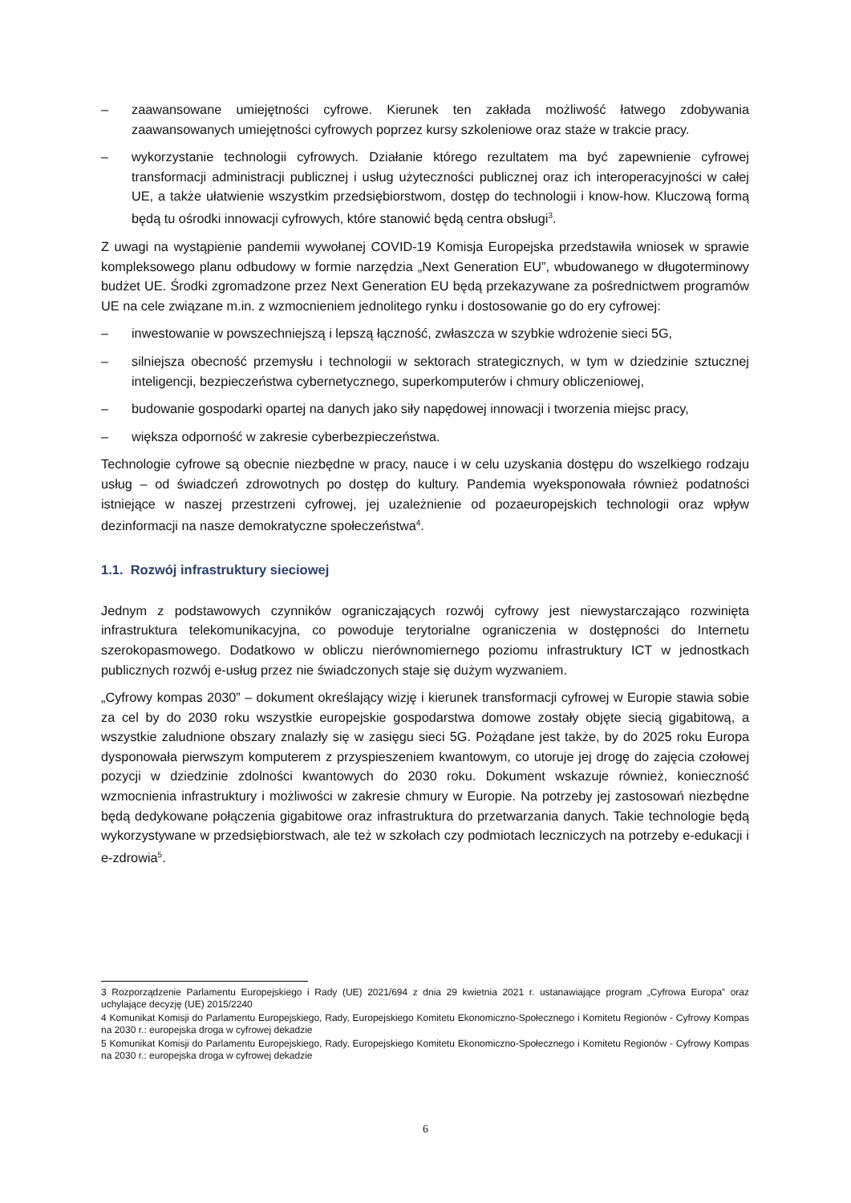– zaawansowane umiejętności cyfrowe. Kierunek ten zakłada możliwość łatwego zdobywania zaawansowanych umiejętności cyfrowych poprzez kursy szkoleniowe oraz staże w trakcie pracy.
– wykorzystanie technologii cyfrowych. Działanie którego rezultatem ma być zapewnienie cyfrowej transformacji administracji publicznej i usług użyteczności publicznej oraz ich interoperacyjności w całej UE, a także ułatwienie wszystkim przedsiębiorstwom, dostęp do technologii i know-how. Kluczową formą będą tu ośrodki innowacji cyfrowych, które stanowić będą centra obsługi<sup>3</sup>.
Z uwagi na wystąpienie pandemii wywołanej COVID-19 Komisja Europejska przedstawiła wniosek w sprawie kompleksowego planu odbudowy w formie narzędzia „Next Generation EU”, wbudowanego w długoterminowy budżet UE. Środki zgromadzone przez Next Generation EU będą przekazywane za pośrednictwem programów UE na cele związane m.in. z wzmocnieniem jednolitego rynku i dostosowanie go do ery cyfrowej:
– inwestowanie w powszechniejszą i lepszą łączność, zwłaszcza w szybkie wdrożenie sieci 5G,
– silniejsza obecność przemysłu i technologii w sektorach strategicznych, w tym w dziedzinie sztucznej inteligencji, bezpieczeństwa cybernetycznego, superkomputerów i chmury obliczeniowej,
– budowanie gospodarki opartej na danych jako siły napędowej innowacji i tworzenia miejsc pracy,
– większa odporność w zakresie cyberbezpieczeństwa.
Technologie cyfrowe są obecnie niezbędne w pracy, nauce i w celu uzyskania dostępu do wszelkiego rodzaju usług – od świadczeń zdrowotnych po dostęp do kultury. Pandemia wyeksponowała również podatności istniejące w naszej przestrzeni cyfrowej, jej uzależnienie od pozaeuropejskich technologii oraz wpływ dezinformacji na nasze demokratyczne społeczeństwa<sup>4</sup>.
1.1. Rozwój infrastruktury sieciowej
Jednym z podstawowych czynników ograniczających rozwój cyfrowy jest niewystarczająco rozwinięta infrastruktura telekomunikacyjna, co powoduje terytorialne ograniczenia w dostępności do Internetu szerokopasmowego. Dodatkowo w obliczu nierównomiernego poziomu infrastruktury ICT w jednostkach publicznych rozwój e-usług przez nie świadczonych staje się dużym wyzwaniem.
„Cyfrowy kompas 2030” – dokument określający wizję i kierunek transformacji cyfrowej w Europie stawia sobie za cel by do 2030 roku wszystkie europejskie gospodarstwa domowe zostały objęte siecią gigabitową, a wszystkie zaludnione obszary znalazły się w zasięgu sieci 5G. Pożądane jest także, by do 2025 roku Europa dysponowała pierwszym komputerem z przyspieszeniem kwantowym, co utoruje jej drogę do zajęcia czołowej pozycji w dziedzinie zdolności kwantowych do 2030 roku. Dokument wskazuje również, konieczność wzmocnienia infrastruktury i możliwości w zakresie chmury w Europie. Na potrzeby jej zastosowań niezbędne będą dedykowane połączenia gigabitowe oraz infrastruktura do przetwarzania danych. Takie technologie będą wykorzystywane w przedsiębiorstwach, ale też w szkołach czy podmiotach leczniczych na potrzeby e-edukacji i e-zdrowia<sup>5</sup>.
3 Rozporządzenie Parlamentu Europejskiego i Rady (UE) 2021/694 z dnia 29 kwietnia 2021 r. ustanawiające program „Cyfrowa Europa” oraz uchylające decyzję (UE) 2015/2240
4 Komunikat Komisji do Parlamentu Europejskiego, Rady, Europejskiego Komitetu Ekonomiczno-Społecznego i Komitetu Regionów - Cyfrowy Kompas na 2030 r.: europejska droga w cyfrowej dekadzie
5 Komunikat Komisji do Parlamentu Europejskiego, Rady, Europejskiego Komitetu Ekonomiczno-Społecznego i Komitetu Regionów - Cyfrowy Kompas na 2030 r.: europejska droga w cyfrowej dekadzie
6